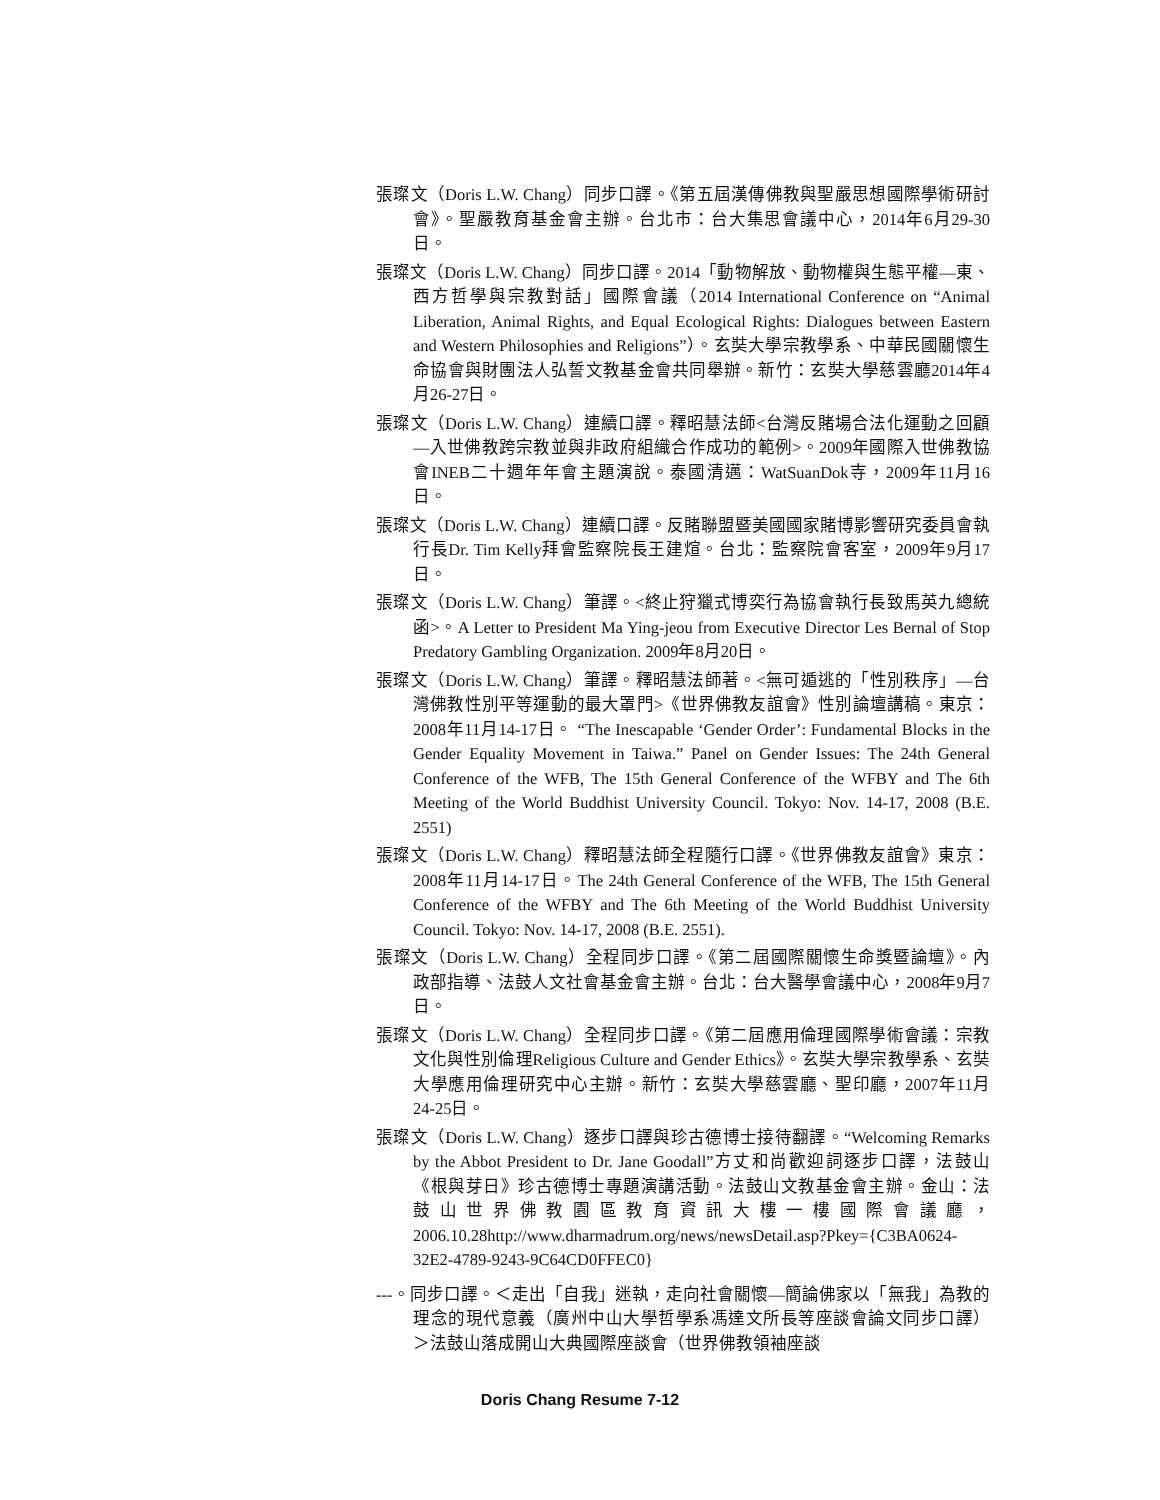張璨文（Doris L.W. Chang）同步口譯。《第五屆漢傳佛教與聖嚴思想國際學術研討會》。聖嚴教育基金會主辦。台北市：台大集思會議中心，2014年6月29-30日。
張璨文（Doris L.W. Chang）同步口譯。2014「動物解放、動物權與生態平權—東、西方哲學與宗教對話」國際會議（2014 International Conference on “Animal Liberation, Animal Rights, and Equal Ecological Rights: Dialogues between Eastern and Western Philosophies and Religions”）。玄奘大學宗教學系、中華民國關懷生命協會與財團法人弘誓文教基金會共同舉辦。新竹：玄奘大學慈雲廳2014年4月26-27日。
張璨文（Doris L.W. Chang）連續口譯。釋昭慧法師<台灣反賭場合法化運動之回顧—入世佛教跨宗教並與非政府組織合作成功的範例>。2009年國際入世佛教協會INEB二十週年年會主題演說。泰國清邁：WatSuanDok寺，2009年11月16日。
張璨文（Doris L.W. Chang）連續口譯。反賭聯盟暨美國國家賭博影響研究委員會執行長Dr. Tim Kelly拜會監察院長王建煊。台北：監察院會客室，2009年9月17日。
張璨文（Doris L.W. Chang）筆譯。<終止狩獵式博奕行為協會執行長致馬英九總統函>。A Letter to President Ma Ying-jeou from Executive Director Les Bernal of Stop Predatory Gambling Organization. 2009年8月20日。
張璨文（Doris L.W. Chang）筆譯。釋昭慧法師著。<無可遁逃的「性別秩序」—台灣佛教性別平等運動的最大罩門>《世界佛教友誼會》性別論壇講稿。東京：2008年11月14-17日。 “The Inescapable ‘Gender Order’: Fundamental Blocks in the Gender Equality Movement in Taiwa.” Panel on Gender Issues: The 24th General Conference of the WFB, The 15th General Conference of the WFBY and The 6th Meeting of the World Buddhist University Council. Tokyo: Nov. 14-17, 2008 (B.E. 2551)
張璨文（Doris L.W. Chang）釋昭慧法師全程隨行口譯。《世界佛教友誼會》東京：2008年11月14-17日。The 24th General Conference of the WFB, The 15th General Conference of the WFBY and The 6th Meeting of the World Buddhist University Council. Tokyo: Nov. 14-17, 2008 (B.E. 2551).
張璨文（Doris L.W. Chang）全程同步口譯。《第二屆國際關懷生命獎暨論壇》。內政部指導、法鼓人文社會基金會主辦。台北：台大醫學會議中心，2008年9月7日。
張璨文（Doris L.W. Chang）全程同步口譯。《第二屆應用倫理國際學術會議：宗教文化與性別倫理Religious Culture and Gender Ethics》。玄奘大學宗教學系、玄奘大學應用倫理研究中心主辦。新竹：玄奘大學慈雲廳、聖印廳，2007年11月24-25日。
張璨文（Doris L.W. Chang）逐步口譯與珍古德博士接待翻譯。“Welcoming Remarks by the Abbot President to Dr. Jane Goodall”方丈和尚歡迎詞逐步口譯，法鼓山《根與芽日》珍古德博士專題演講活動。法鼓山文教基金會主辦。金山：法鼓山世界佛教園區教育資訊大樓一樓國際會議廳，2006.10.28http://www.dharmadrum.org/news/newsDetail.asp?Pkey={C3BA0624-32E2-4789-9243-9C64CD0FFEC0}
---。同步口譯。＜走出「自我」迷執，走向社會關懷—簡論佛家以「無我」為教的理念的現代意義（廣州中山大學哲學系馮達文所長等座談會論文同步口譯）＞法鼓山落成開山大典國際座談會（世界佛教領袖座談
Doris Chang Resume 7-12